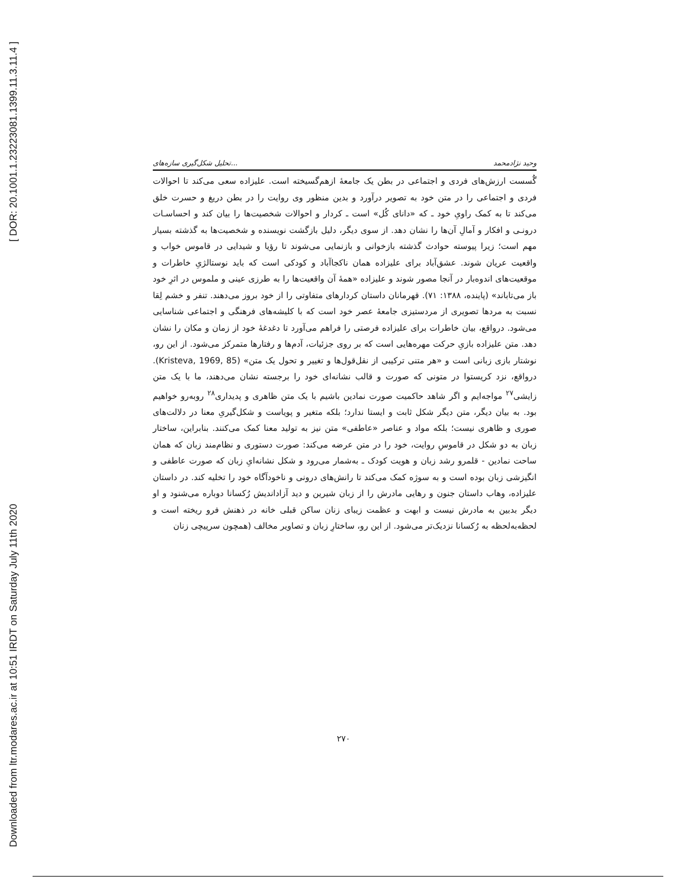[ DOR: 20.1001.1.23223081.1399.11.3.11.4 ]
Downloaded from ltr.modares.ac.ir at 10:51 IRDT on Saturday July 11th 2020
تحلیل شکل‌گیری سازه‌های... وحید نژادمحمد
گُسست ارزش‌های فردی و اجتماعی در بطن یک جامعهٔ ازهم‌گسیخته است. علیزاده سعی می‌کند تا احوالات فردی و اجتماعی را در متن خود به تصویر درآورد و بدین منظور وی روایت را در بطن دریغ و حسرت خلق می‌کند تا به کمک راویِ خود ـ که «دانای کُل» است ـ کردار و احوالات شخصیت‌ها را بیان کند و احساسـات درونـی و افکار و آمالِ آن‌ها را نشان دهد. از سوی دیگر، دلیل بازگشت نویسنده و شخصیت‌ها به گذشته بسیار مهم است؛ زیرا پیوسته حوادث گذشته بازخوانی و بازنمایی می‌شوند تا رؤیا و شیدایی در قاموس خواب و واقعیت عریان شوند. عشق‌آباد برای علیزاده همان ناکجاآباد و کودکی است که باید نوستالژیِ خاطرات و موقعیت‌های اندوه‌بار در آنجا مصور شوند و علیزاده «همهٔ آن واقعیت‌ها را به طرزی عینی و ملموس در اثرِ خود باز می‌تاباند» (پاینده، ۱۳۸۸: ۷۱). قهرمانان داستان کردارهای متفاوتی را از خود بروز می‌دهند. تنفر و خشم لِقا نسبت به مردها تصویری از مردستیزی جامعهٔ عصر خود است که با کلیشه‌های فرهنگی و اجتماعی شناسایی می‌شود. درواقع، بیان خاطرات برای علیزاده فرصتی را فراهم می‌آورد تا دغدغهٔ خود از زمان و مکان را نشان دهد. متن علیزاده بازیِ حرکت مهره‌هایی است که بر روی جزئیات، آدم‌ها و رفتارها متمرکز می‌شود. از این رو، نوشتار بازی زبانی است و «هر متنی ترکیبی از نقل‌قول‌ها و تغییر و تحول یک متن» (Kristeva, 1969, 85). درواقع، نزد کریستوا در متونی که صورت و قالب نشانه‌ای خود را برجسته نشان می‌دهند، ما با یک متن زایشی<sup>۲۷</sup> مواجه‌ایم و اگر شاهد حاکمیت صورت نمادین باشیم با یک متن ظاهری و پدیداری<sup>۲۸</sup> روبه‌رو خواهیم بود. به بیان دیگر، متن دیگر شکل ثابت و ایستا ندارد؛ بلکه متغیر و پویاست و شکل‌گیریِ معنا در دلالت‌های صوری و ظاهری نیست؛ بلکه مواد و عناصر «عاطفی» متن نیز به تولید معنا کمک می‌کنند. بنابراین، ساختار زبان به دو شکل در قاموسِ روایت، خود را در متن عرضه می‌کند: صورت دستوری و نظام‌مند زبان که همان ساحت نمادین - قلمرو رشد زبان و هویت کودک ـ به‌شمار می‌رود و شکل نشانه‌ایِ زبان که صورت عاطفی و انگیزشی زبان بوده است و به سوژه کمک می‌کند تا رانش‌های درونی و ناخودآگاه خود را تخلیه کند. در داستان علیزاده، وهاب داستان جنون و رهایی مادرش را از زبان شیرین و دید آزاداندیش رُکسانا دوباره می‌شنود و او دیگر بدبین به مادرش نیست و ابهت و عظمت زیبای زنان ساکن قبلی خانه در ذهنش فرو ریخته است و لحظه‌به‌لحظه به رُکسانا نزدیک‌تر می‌شود. از این رو، ساختارِ زبان و تصاویر مخالف (همچون سرپیچی زنان
۲۷۰